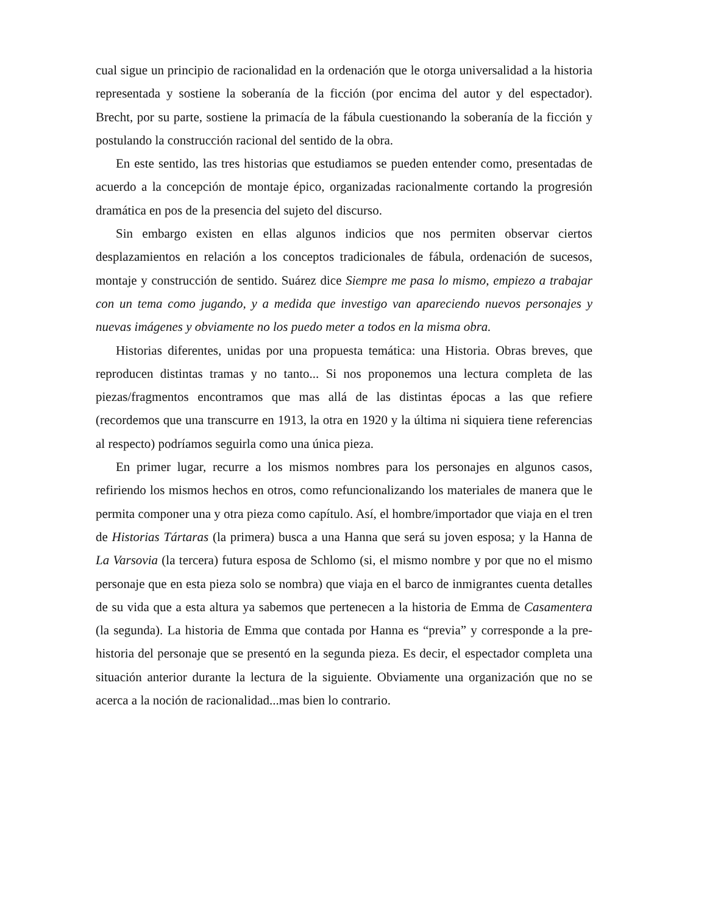cual sigue un principio de racionalidad en la ordenación que le otorga universalidad a la historia representada y sostiene la soberanía de la ficción (por encima del autor y del espectador). Brecht, por su parte, sostiene la primacía de la fábula cuestionando la soberanía de la ficción y postulando la construcción racional del sentido de la obra.
En este sentido, las tres historias que estudiamos se pueden entender como, presentadas de acuerdo a la concepción de montaje épico, organizadas racionalmente cortando la progresión dramática en pos de la presencia del sujeto del discurso.
Sin embargo existen en ellas algunos indicios que nos permiten observar ciertos desplazamientos en relación a los conceptos tradicionales de fábula, ordenación de sucesos, montaje y construcción de sentido. Suárez dice Siempre me pasa lo mismo, empiezo a trabajar con un tema como jugando, y a medida que investigo van apareciendo nuevos personajes y nuevas imágenes y obviamente no los puedo meter a todos en la misma obra.
Historias diferentes, unidas por una propuesta temática: una Historia. Obras breves, que reproducen distintas tramas y no tanto... Si nos proponemos una lectura completa de las piezas/fragmentos encontramos que mas allá de las distintas épocas a las que refiere (recordemos que una transcurre en 1913, la otra en 1920 y la última ni siquiera tiene referencias al respecto) podríamos seguirla como una única pieza.
En primer lugar, recurre a los mismos nombres para los personajes en algunos casos, refiriendo los mismos hechos en otros, como refuncionalizando los materiales de manera que le permita componer una y otra pieza como capítulo. Así, el hombre/importador que viaja en el tren de Historias Tártaras (la primera) busca a una Hanna que será su joven esposa; y la Hanna de La Varsovia (la tercera) futura esposa de Schlomo (si, el mismo nombre y por que no el mismo personaje que en esta pieza solo se nombra) que viaja en el barco de inmigrantes cuenta detalles de su vida que a esta altura ya sabemos que pertenecen a la historia de Emma de Casamentera (la segunda). La historia de Emma que contada por Hanna es “previa” y corresponde a la pre-historia del personaje que se presentó en la segunda pieza. Es decir, el espectador completa una situación anterior durante la lectura de la siguiente. Obviamente una organización que no se acerca a la noción de racionalidad...mas bien lo contrario.